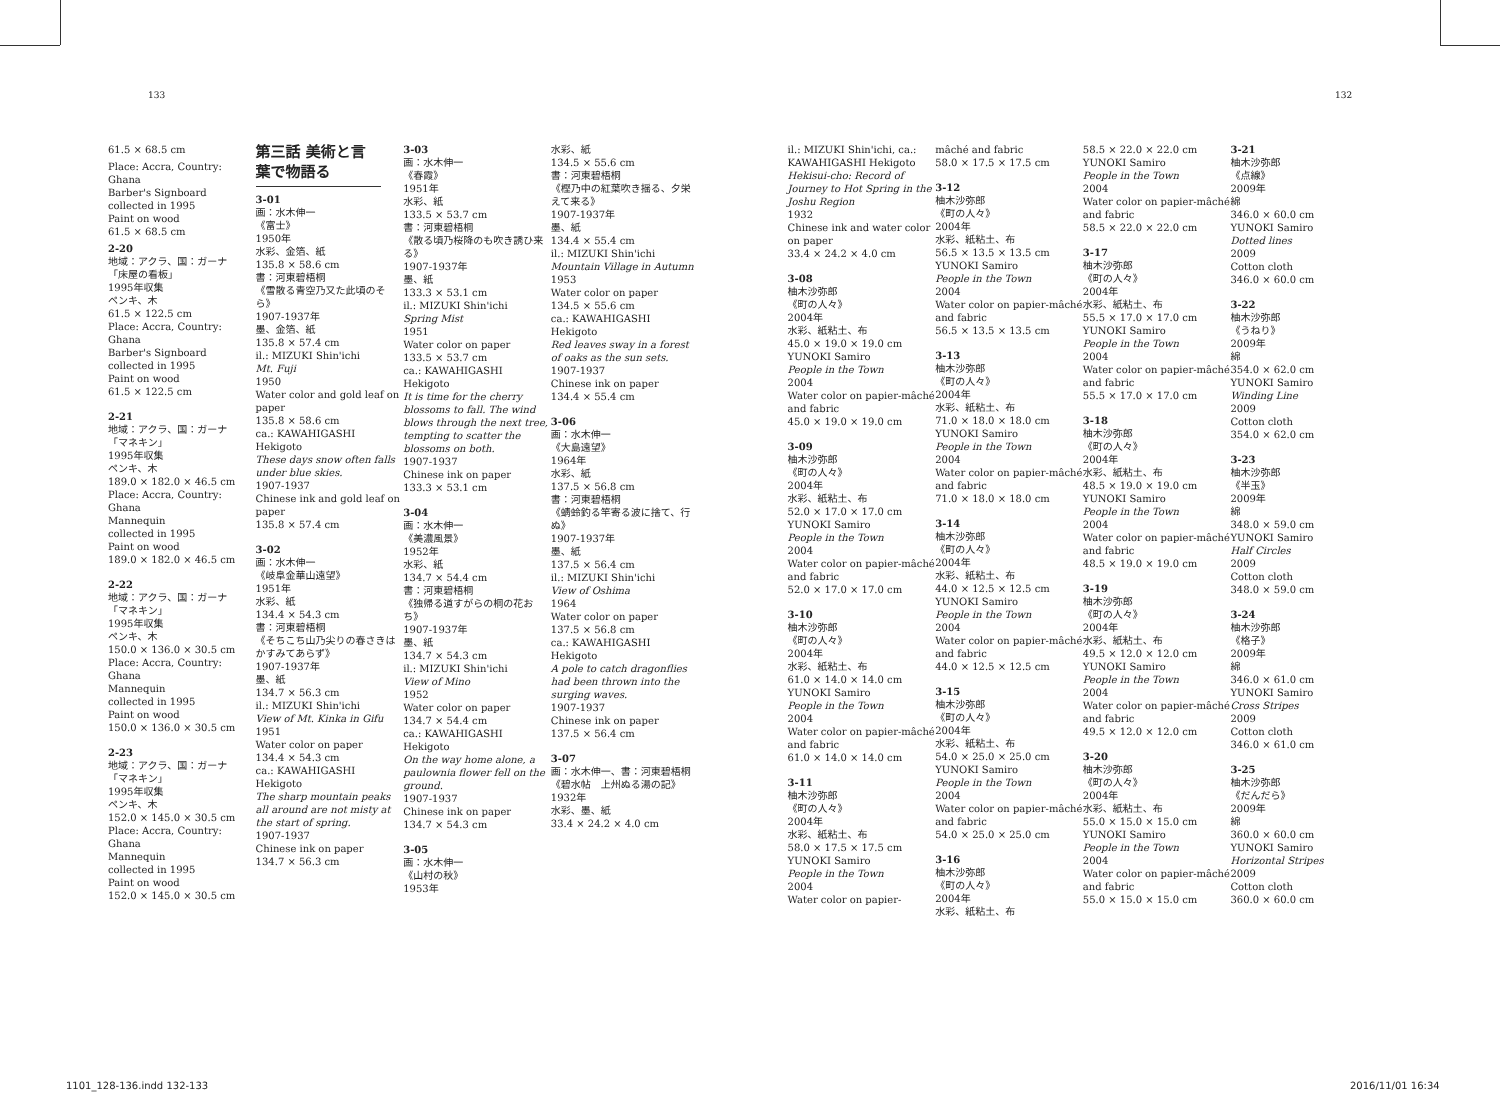133 132
61.5 × 68.5 cm
Place: Accra, Country: Ghana
Barber's Signboard
collected in 1995
Paint on wood
61.5 × 68.5 cm
2-20
地域：アクラ、国：ガーナ
「床屋の看板」
1995年収集
ペンキ、木
61.5 × 122.5 cm
Place: Accra, Country: Ghana
Barber's Signboard
collected in 1995
Paint on wood
61.5 × 122.5 cm
2-21
地域：アクラ、国：ガーナ
「マネキン」
1995年収集
ペンキ、木
189.0 × 182.0 × 46.5 cm
Place: Accra, Country: Ghana
Mannequin
collected in 1995
Paint on wood
189.0 × 182.0 × 46.5 cm
2-22
地域：アクラ、国：ガーナ
「マネキン」
1995年収集
ペンキ、木
150.0 × 136.0 × 30.5 cm
Place: Accra, Country: Ghana
Mannequin
collected in 1995
Paint on wood
150.0 × 136.0 × 30.5 cm
2-23
地域：アクラ、国：ガーナ
「マネキン」
1995年収集
ペンキ、木
152.0 × 145.0 × 30.5 cm
Place: Accra, Country: Ghana
Mannequin
collected in 1995
Paint on wood
152.0 × 145.0 × 30.5 cm
第三話 美術と言葉で物語る
3-01
画：水木伸一
《富士》
1950年
水彩、金箔、紙
135.8 × 58.6 cm
書：河東碧梧桐
《雪散る青空乃又た此頃のそら》
1907-1937年
墨、金箔、紙
135.8 × 57.4 cm
il.: MIZUKI Shin'ichi
Mt. Fuji
1950
Water color and gold leaf on paper
135.8 × 58.6 cm
ca.: KAWAHIGASHI Hekigoto
These days snow often falls under blue skies.
1907-1937
Chinese ink and gold leaf on paper
135.8 × 57.4 cm
3-02
画：水木伸一
《岐阜金華山遠望》
1951年
水彩、紙
134.4 × 54.3 cm
書：河東碧梧桐
《そちこち山乃尖りの春さきはかすみてあらず》
1907-1937年
墨、紙
134.7 × 56.3 cm
il.: MIZUKI Shin'ichi
View of Mt. Kinka in Gifu
1951
Water color on paper
134.4 × 54.3 cm
ca.: KAWAHIGASHI Hekigoto
The sharp mountain peaks all around are not misty at the start of spring.
1907-1937
Chinese ink on paper
134.7 × 56.3 cm
3-03
画：水木伸一
《春霞》
1951年
水彩、紙
133.5 × 53.7 cm
書：河東碧梧桐
《散る頃乃桜降のも吹き誘ひ来る》
1907-1937年
墨、紙
133.3 × 53.1 cm
il.: MIZUKI Shin'ichi
Spring Mist
1951
Water color on paper
133.5 × 53.7 cm
ca.: KAWAHIGASHI Hekigoto
It is time for the cherry blossoms to fall. The wind blows through the next tree, tempting to scatter the blossoms on both.
1907-1937
Chinese ink on paper
133.3 × 53.1 cm
3-04
画：水木伸一
《美濃風景》
1952年
水彩、紙
134.7 × 54.4 cm
書：河東碧梧桐
《独帰る道すがらの桐の花おち》
1907-1937年
墨、紙
134.7 × 54.3 cm
il.: MIZUKI Shin'ichi
View of Mino
1952
Water color on paper
134.7 × 54.4 cm
ca.: KAWAHIGASHI Hekigoto
On the way home alone, a paulownia flower fell on the ground.
1907-1937
Chinese ink on paper
134.7 × 54.3 cm
3-05
画：水木伸一
《山村の秋》
1953年
水彩、紙
134.5 × 55.6 cm
書：河東碧梧桐
《樫乃中の紅葉吹き揺る、夕栄えて来る》
1907-1937年
墨、紙
134.4 × 55.4 cm
il.: MIZUKI Shin'ichi
Mountain Village in Autumn
1953
Water color on paper
134.5 × 55.6 cm
ca.: KAWAHIGASHI Hekigoto
Red leaves sway in a forest of oaks as the sun sets.
1907-1937
Chinese ink on paper
134.4 × 55.4 cm
3-06
画：水木伸一
《大島遠望》
1964年
水彩、紙
137.5 × 56.8 cm
書：河東碧梧桐
《蜻蛉釣る竿寄る波に捨て、行ぬ》
1907-1937年
墨、紙
137.5 × 56.4 cm
il.: MIZUKI Shin'ichi
View of Oshima
1964
Water color on paper
137.5 × 56.8 cm
ca.: KAWAHIGASHI Hekigoto
A pole to catch dragonflies had been thrown into the surging waves.
1907-1937
Chinese ink on paper
137.5 × 56.4 cm
3-07
画：水木伸一、書：河東碧梧桐
《碧水帖　上州ぬる湯の記》
1932年
水彩、墨、紙
33.4 × 24.2 × 4.0 cm
il.: MIZUKI Shin'ichi, ca.: KAWAHIGASHI Hekigoto
Hekisui-cho: Record of Journey to Hot Spring in the Joshu Region
1932
Chinese ink and water color on paper
33.4 × 24.2 × 4.0 cm
3-08
柚木沙弥郎
《町の人々》
2004年
水彩、紙粘土、布
45.0 × 19.0 × 19.0 cm
YUNOKI Samiro
People in the Town
2004
Water color on papier-mâché and fabric
45.0 × 19.0 × 19.0 cm
3-09
柚木沙弥郎
《町の人々》
2004年
水彩、紙粘土、布
52.0 × 17.0 × 17.0 cm
YUNOKI Samiro
People in the Town
2004
Water color on papier-mâché and fabric
52.0 × 17.0 × 17.0 cm
3-10
柚木沙弥郎
《町の人々》
2004年
水彩、紙粘土、布
61.0 × 14.0 × 14.0 cm
YUNOKI Samiro
People in the Town
2004
Water color on papier-mâché and fabric
61.0 × 14.0 × 14.0 cm
3-11
柚木沙弥郎
《町の人々》
2004年
水彩、紙粘土、布
58.0 × 17.5 × 17.5 cm
YUNOKI Samiro
People in the Town
2004
Water color on papier-
mâché and fabric
58.0 × 17.5 × 17.5 cm
3-12
柚木沙弥郎
《町の人々》
2004年
水彩、紙粘土、布
56.5 × 13.5 × 13.5 cm
YUNOKI Samiro
People in the Town
2004
Water color on papier-mâché and fabric
56.5 × 13.5 × 13.5 cm
3-13
柚木沙弥郎
《町の人々》
2004年
水彩、紙粘土、布
71.0 × 18.0 × 18.0 cm
YUNOKI Samiro
People in the Town
2004
Water color on papier-mâché and fabric
71.0 × 18.0 × 18.0 cm
3-14
柚木沙弥郎
《町の人々》
2004年
水彩、紙粘土、布
44.0 × 12.5 × 12.5 cm
YUNOKI Samiro
People in the Town
2004
Water color on papier-mâché and fabric
44.0 × 12.5 × 12.5 cm
3-15
柚木沙弥郎
《町の人々》
2004年
水彩、紙粘土、布
54.0 × 25.0 × 25.0 cm
YUNOKI Samiro
People in the Town
2004
Water color on papier-mâché and fabric
54.0 × 25.0 × 25.0 cm
3-16
柚木沙弥郎
《町の人々》
2004年
水彩、紙粘土、布
58.5 × 22.0 × 22.0 cm
YUNOKI Samiro
People in the Town
2004
Water color on papier-mâché and fabric
58.5 × 22.0 × 22.0 cm
3-17
柚木沙弥郎
《町の人々》
2004年
水彩、紙粘土、布
55.5 × 17.0 × 17.0 cm
YUNOKI Samiro
People in the Town
2004
Water color on papier-mâché and fabric
55.5 × 17.0 × 17.0 cm
3-18
柚木沙弥郎
《町の人々》
2004年
水彩、紙粘土、布
48.5 × 19.0 × 19.0 cm
YUNOKI Samiro
People in the Town
2004
Water color on papier-mâché and fabric
48.5 × 19.0 × 19.0 cm
3-19
柚木沙弥郎
《町の人々》
2004年
水彩、紙粘土、布
49.5 × 12.0 × 12.0 cm
YUNOKI Samiro
People in the Town
2004
Water color on papier-mâché and fabric
49.5 × 12.0 × 12.0 cm
3-20
柚木沙弥郎
《町の人々》
2004年
水彩、紙粘土、布
55.0 × 15.0 × 15.0 cm
YUNOKI Samiro
People in the Town
2004
Water color on papier-mâché and fabric
55.0 × 15.0 × 15.0 cm
3-21
柚木沙弥郎
《点線》
2009年
綿
346.0 × 60.0 cm
YUNOKI Samiro
Dotted lines
2009
Cotton cloth
346.0 × 60.0 cm
3-22
柚木沙弥郎
《うねり》
2009年
綿
354.0 × 62.0 cm
YUNOKI Samiro
Winding Line
2009
Cotton cloth
354.0 × 62.0 cm
3-23
柚木沙弥郎
《半玉》
2009年
綿
348.0 × 59.0 cm
YUNOKI Samiro
Half Circles
2009
Cotton cloth
348.0 × 59.0 cm
3-24
柚木沙弥郎
《格子》
2009年
綿
346.0 × 61.0 cm
YUNOKI Samiro
Cross Stripes
2009
Cotton cloth
346.0 × 61.0 cm
3-25
柚木沙弥郎
《だんだら》
2009年
綿
360.0 × 60.0 cm
YUNOKI Samiro
Horizontal Stripes
2009
Cotton cloth
360.0 × 60.0 cm
1101_128-136.indd 132-133 2016/11/01 16:34